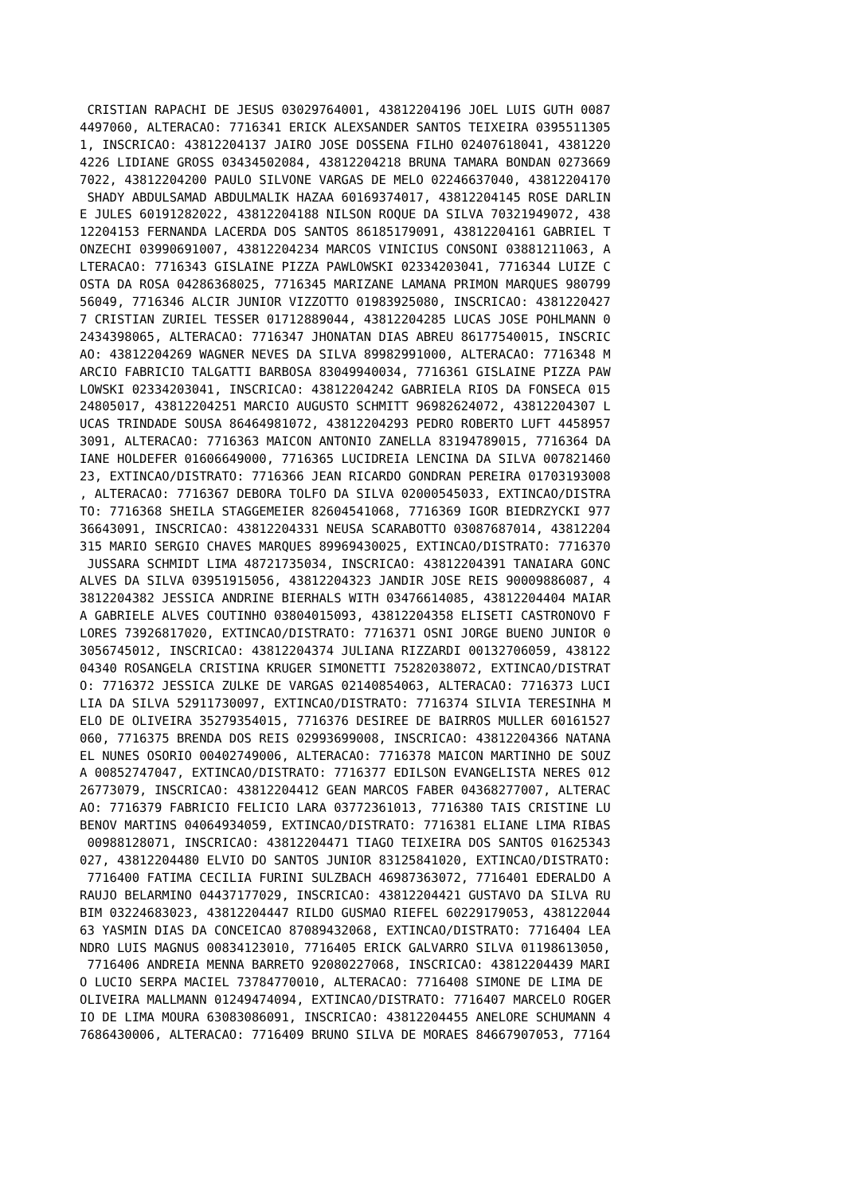CRISTIAN RAPACHI DE JESUS 03029764001, 43812204196 JOEL LUIS GUTH 0087
4497060, ALTERACAO: 7716341 ERICK ALEXSANDER SANTOS TEIXEIRA 0395511305
1, INSCRICAO: 43812204137 JAIRO JOSE DOSSENA FILHO 02407618041, 4381220
4226 LIDIANE GROSS 03434502084, 43812204218 BRUNA TAMARA BONDAN 0273669
7022, 43812204200 PAULO SILVONE VARGAS DE MELO 02246637040, 43812204170
 SHADY ABDULSAMAD ABDULMALIK HAZAA 60169374017, 43812204145 ROSE DARLIN
E JULES 60191282022, 43812204188 NILSON ROQUE DA SILVA 70321949072, 438
12204153 FERNANDA LACERDA DOS SANTOS 86185179091, 43812204161 GABRIEL T
ONZECHI 03990691007, 43812204234 MARCOS VINICIUS CONSONI 03881211063, A
LTERACAO: 7716343 GISLAINE PIZZA PAWLOWSKI 02334203041, 7716344 LUIZE C
OSTA DA ROSA 04286368025, 7716345 MARIZANE LAMANA PRIMON MARQUES 980799
56049, 7716346 ALCIR JUNIOR VIZZOTTO 01983925080, INSCRICAO: 4381220427
7 CRISTIAN ZURIEL TESSER 01712889044, 43812204285 LUCAS JOSE POHLMANN 0
2434398065, ALTERACAO: 7716347 JHONATAN DIAS ABREU 86177540015, INSCRIC
AO: 43812204269 WAGNER NEVES DA SILVA 89982991000, ALTERACAO: 7716348 M
ARCIO FABRICIO TALGATTI BARBOSA 83049940034, 7716361 GISLAINE PIZZA PAW
LOWSKI 02334203041, INSCRICAO: 43812204242 GABRIELA RIOS DA FONSECA 015
24805017, 43812204251 MARCIO AUGUSTO SCHMITT 96982624072, 43812204307 L
UCAS TRINDADE SOUSA 86464981072, 43812204293 PEDRO ROBERTO LUFT 4458957
3091, ALTERACAO: 7716363 MAICON ANTONIO ZANELLA 83194789015, 7716364 DA
IANE HOLDEFER 01606649000, 7716365 LUCIDREIA LENCINA DA SILVA 007821460
23, EXTINCAO/DISTRATO: 7716366 JEAN RICARDO GONDRAN PEREIRA 01703193008
, ALTERACAO: 7716367 DEBORA TOLFO DA SILVA 02000545033, EXTINCAO/DISTRA
TO: 7716368 SHEILA STAGGEMEIER 82604541068, 7716369 IGOR BIEDRZYCKI 977
36643091, INSCRICAO: 43812204331 NEUSA SCARABOTTO 03087687014, 43812204
315 MARIO SERGIO CHAVES MARQUES 89969430025, EXTINCAO/DISTRATO: 7716370
 JUSSARA SCHMIDT LIMA 48721735034, INSCRICAO: 43812204391 TANAIARA GONC
ALVES DA SILVA 03951915056, 43812204323 JANDIR JOSE REIS 90009886087, 4
3812204382 JESSICA ANDRINE BIERHALS WITH 03476614085, 43812204404 MAIAR
A GABRIELE ALVES COUTINHO 03804015093, 43812204358 ELISETI CASTRONOVO F
LORES 73926817020, EXTINCAO/DISTRATO: 7716371 OSNI JORGE BUENO JUNIOR 0
3056745012, INSCRICAO: 43812204374 JULIANA RIZZARDI 00132706059, 438122
04340 ROSANGELA CRISTINA KRUGER SIMONETTI 75282038072, EXTINCAO/DISTRAT
O: 7716372 JESSICA ZULKE DE VARGAS 02140854063, ALTERACAO: 7716373 LUCI
LIA DA SILVA 52911730097, EXTINCAO/DISTRATO: 7716374 SILVIA TERESINHA M
ELO DE OLIVEIRA 35279354015, 7716376 DESIREE DE BAIRROS MULLER 60161527
060, 7716375 BRENDA DOS REIS 02993699008, INSCRICAO: 43812204366 NATANA
EL NUNES OSORIO 00402749006, ALTERACAO: 7716378 MAICON MARTINHO DE SOUZ
A 00852747047, EXTINCAO/DISTRATO: 7716377 EDILSON EVANGELISTA NERES 012
26773079, INSCRICAO: 43812204412 GEAN MARCOS FABER 04368277007, ALTERAC
AO: 7716379 FABRICIO FELICIO LARA 03772361013, 7716380 TAIS CRISTINE LU
BENOV MARTINS 04064934059, EXTINCAO/DISTRATO: 7716381 ELIANE LIMA RIBAS
 00988128071, INSCRICAO: 43812204471 TIAGO TEIXEIRA DOS SANTOS 01625343
027, 43812204480 ELVIO DO SANTOS JUNIOR 83125841020, EXTINCAO/DISTRATO:
 7716400 FATIMA CECILIA FURINI SULZBACH 46987363072, 7716401 EDERALDO A
RAUJO BELARMINO 04437177029, INSCRICAO: 43812204421 GUSTAVO DA SILVA RU
BIM 03224683023, 43812204447 RILDO GUSMAO RIEFEL 60229179053, 438122044
63 YASMIN DIAS DA CONCEICAO 87089432068, EXTINCAO/DISTRATO: 7716404 LEA
NDRO LUIS MAGNUS 00834123010, 7716405 ERICK GALVARRO SILVA 01198613050,
 7716406 ANDREIA MENNA BARRETO 92080227068, INSCRICAO: 43812204439 MARI
O LUCIO SERPA MACIEL 73784770010, ALTERACAO: 7716408 SIMONE DE LIMA DE
OLIVEIRA MALLMANN 01249474094, EXTINCAO/DISTRATO: 7716407 MARCELO ROGER
IO DE LIMA MOURA 63083086091, INSCRICAO: 43812204455 ANELORE SCHUMANN 4
7686430006, ALTERACAO: 7716409 BRUNO SILVA DE MORAES 84667907053, 77164